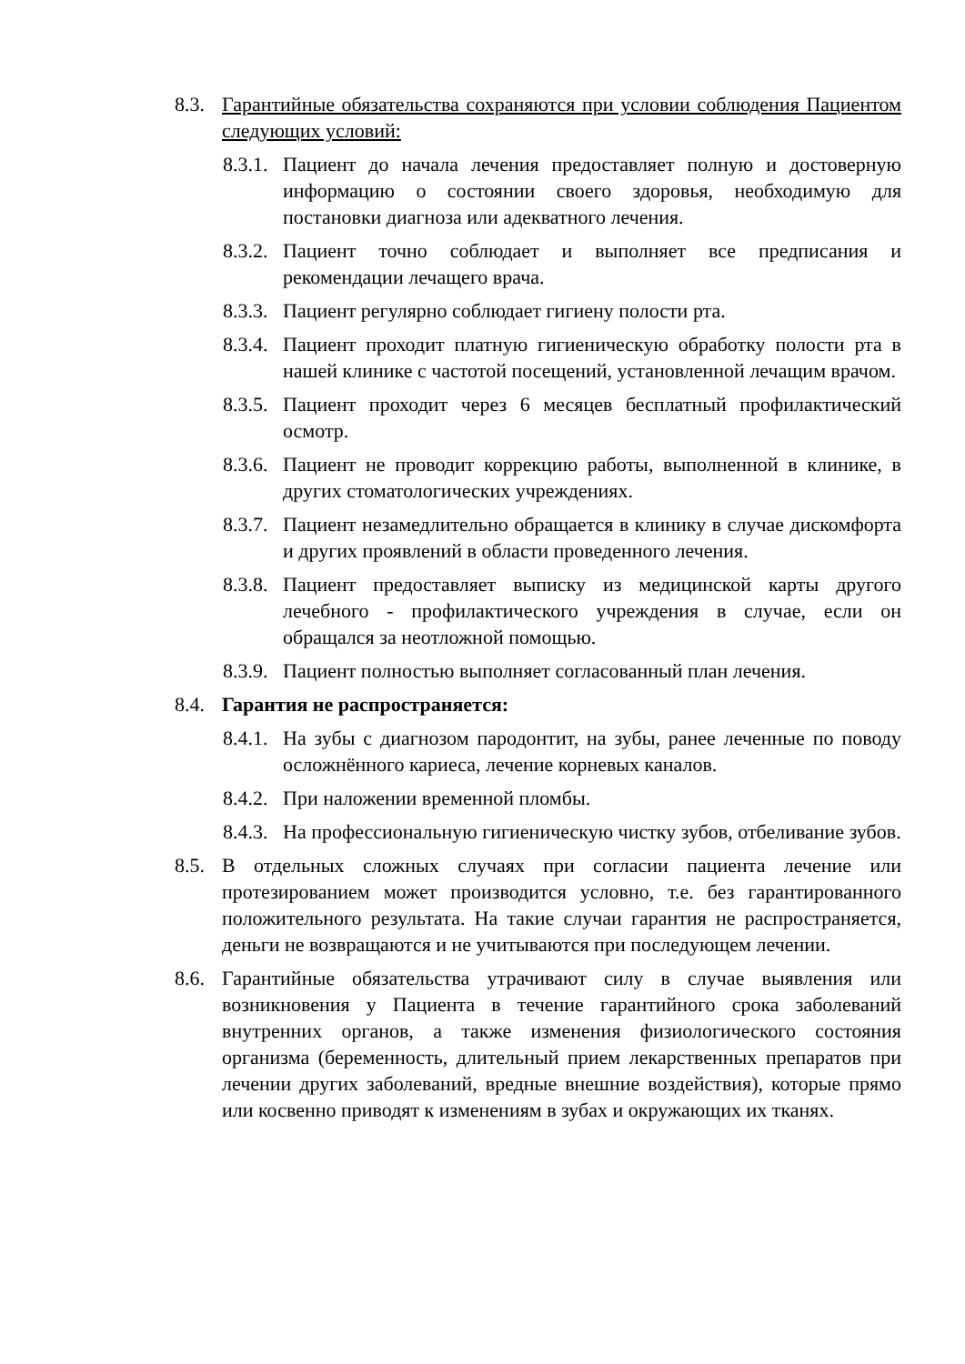8.3.
Гарантийные обязательства сохраняются при условии соблюдения Пациентом следующих условий:
8.3.1.
Пациент до начала лечения предоставляет полную и достоверную информацию о состоянии своего здоровья, необходимую для постановки диагноза или адекватного лечения.
8.3.2.
Пациент точно соблюдает и выполняет все предписания и рекомендации лечащего врача.
8.3.3.
Пациент регулярно соблюдает гигиену полости рта.
8.3.4.
Пациент проходит платную гигиеническую обработку полости рта в нашей клинике с частотой посещений, установленной лечащим врачом.
8.3.5.
Пациент проходит через 6 месяцев бесплатный профилактический осмотр.
8.3.6.
Пациент не проводит коррекцию работы, выполненной в клинике, в других стоматологических учреждениях.
8.3.7.
Пациент незамедлительно обращается в клинику в случае дискомфорта и других проявлений в области проведенного лечения.
8.3.8.
Пациент предоставляет выписку из медицинской карты другого лечебного - профилактического учреждения в случае, если он обращался за неотложной помощью.
8.3.9.
Пациент полностью выполняет согласованный план лечения.
8.4.
Гарантия не распространяется:
8.4.1.
На зубы с диагнозом пародонтит, на зубы, ранее леченные по поводу осложнённого кариеса, лечение корневых каналов.
8.4.2.
При наложении временной пломбы.
8.4.3.
На профессиональную гигиеническую чистку зубов, отбеливание зубов.
8.5.
В отдельных сложных случаях при согласии пациента лечение или протезированием может производится условно, т.е. без гарантированного положительного результата. На такие случаи гарантия не распространяется, деньги не возвращаются и не учитываются при последующем лечении.
8.6.
Гарантийные обязательства утрачивают силу в случае выявления или возникновения у Пациента в течение гарантийного срока заболеваний внутренних органов, а также изменения физиологического состояния организма (беременность, длительный прием лекарственных препаратов при лечении других заболеваний, вредные внешние воздействия), которые прямо или косвенно приводят к изменениям в зубах и окружающих их тканях.